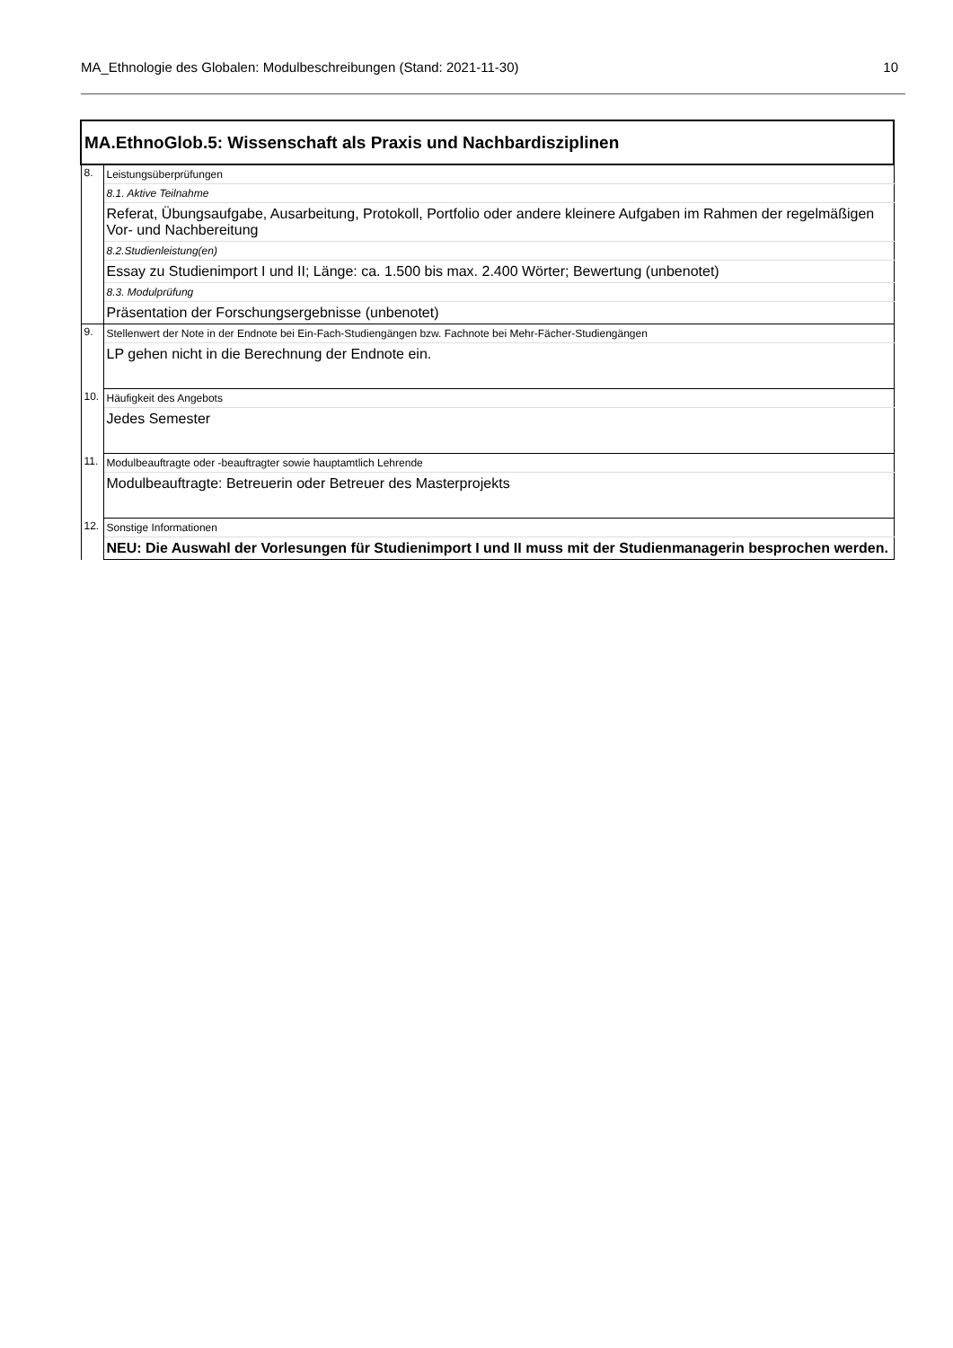MA_Ethnologie des Globalen: Modulbeschreibungen (Stand: 2021-11-30) 10
| MA.EthnoGlob.5: Wissenschaft als Praxis und Nachbardisziplinen | |
| 8. | Leistungsüberprüfungen |
| | 8.1. Aktive Teilnahme |
| | Referat, Übungsaufgabe, Ausarbeitung, Protokoll, Portfolio oder andere kleinere Aufgaben im Rahmen der regelmäßigen Vor- und Nachbereitung |
| | 8.2.Studienleistung(en) |
| | Essay zu Studienimport I und II; Länge: ca. 1.500 bis max. 2.400 Wörter; Bewertung (unbenotet) |
| | 8.3. Modulprüfung |
| | Präsentation der Forschungsergebnisse (unbenotet) |
| 9. | Stellenwert der Note in der Endnote bei Ein-Fach-Studiengängen bzw. Fachnote bei Mehr-Fächer-Studiengängen |
| | LP gehen nicht in die Berechnung der Endnote ein. |
| 10. | Häufigkeit des Angebots |
| | Jedes Semester |
| 11. | Modulbeauftragte oder -beauftragter sowie hauptamtlich Lehrende |
| | Modulbeauftragte: Betreuerin oder Betreuer des Masterprojekts |
| 12. | Sonstige Informationen |
| | NEU: Die Auswahl der Vorlesungen für Studienimport I und II muss mit der Studienmanagerin besprochen werden. |